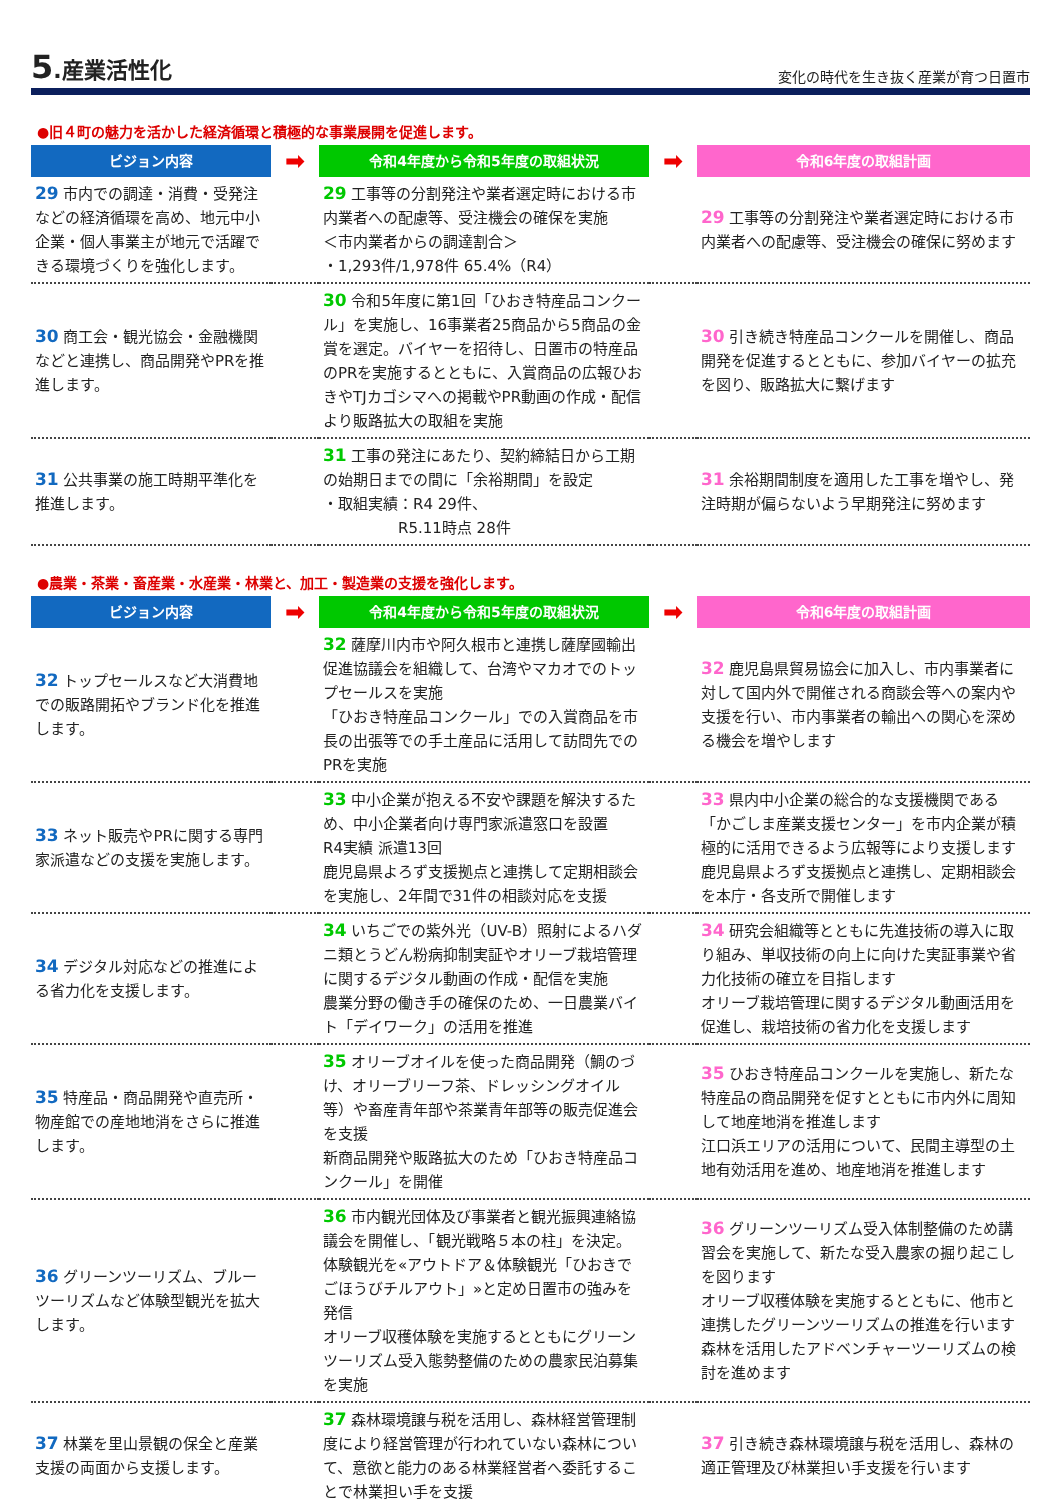5.産業活性化
変化の時代を生き抜く産業が育つ日置市
●旧４町の魅力を活かした経済循環と積極的な事業展開を促進します。
| ビジョン内容 | ➡ | 令和4年度から令和5年度の取組状況 | ➡ | 令和6年度の取組計画 |
| --- | --- | --- | --- | --- |
| 29 市内での調達・消費・受発注などの経済循環を高め、地元中小企業・個人事業主が地元で活躍できる環境づくりを強化します。 | | 29 工事等の分割発注や業者選定時における市内業者への配慮等、受注機会の確保を実施 ＜市内業者からの調達割合＞ ・1,293件/1,978件 65.4%（R4） | | 29 工事等の分割発注や業者選定時における市内業者への配慮等、受注機会の確保に努めます |
| 30 商工会・観光協会・金融機関などと連携し、商品開発やPRを推進します。 | | 30 令和5年度に第1回「ひおき特産品コンクール」を実施し、16事業者25商品から5商品の金賞を選定。バイヤーを招待し、日置市の特産品のPRを実施するとともに、入賞商品の広報ひおきやTJカゴシマへの掲載やPR動画の作成・配信より販路拡大の取組を実施 | | 30 引き続き特産品コンクールを開催し、商品開発を促進するとともに、参加バイヤーの拡充を図り、販路拡大に繋げます |
| 31 公共事業の施工時期平準化を推進します。 | | 31 工事の発注にあたり、契約締結日から工期の始期日までの間に「余裕期間」を設定 ・取組実績：R4 29件、 R5.11時点 28件 | | 31 余裕期間制度を適用した工事を増やし、発注時期が偏らないよう早期発注に努めます |
●農業・茶業・畜産業・水産業・林業と、加工・製造業の支援を強化します。
| ビジョン内容 | ➡ | 令和4年度から令和5年度の取組状況 | ➡ | 令和6年度の取組計画 |
| --- | --- | --- | --- | --- |
| 32 トップセールスなど大消費地での販路開拓やブランド化を推進します。 | | 32 薩摩川内市や阿久根市と連携し薩摩國輸出促進協議会を組織して、台湾やマカオでのトップセールスを実施 「ひおき特産品コンクール」での入賞商品を市長の出張等での手土産品に活用して訪問先でのPRを実施 | | 32 鹿児島県貿易協会に加入し、市内事業者に対して国内外で開催される商談会等への案内や支援を行い、市内事業者の輸出への関心を深める機会を増やします |
| 33 ネット販売やPRに関する専門家派遣などの支援を実施します。 | | 33 中小企業が抱える不安や課題を解決するため、中小企業者向け専門家派遣窓口を設置 R4実績 派遣13回 鹿児島県よろず支援拠点と連携して定期相談会を実施し、2年間で31件の相談対応を支援 | | 33 県内中小企業の総合的な支援機関である「かごしま産業支援センター」を市内企業が積極的に活用できるよう広報等により支援します 鹿児島県よろず支援拠点と連携し、定期相談会を本庁・各支所で開催します |
| 34 デジタル対応などの推進による省力化を支援します。 | | 34 いちごでの紫外光（UV-B）照射によるハダニ類とうどん粉病抑制実証やオリーブ栽培管理に関するデジタル動画の作成・配信を実施 農業分野の働き手の確保のため、一日農業バイト「デイワーク」の活用を推進 | | 34 研究会組織等とともに先進技術の導入に取り組み、単収技術の向上に向けた実証事業や省力化技術の確立を目指します オリーブ栽培管理に関するデジタル動画活用を促進し、栽培技術の省力化を支援します |
| 35 特産品・商品開発や直売所・物産館での産地地消をさらに推進します。 | | 35 オリーブオイルを使った商品開発（鯛のづけ、オリーブリーフ茶、ドレッシングオイル等）や畜産青年部や茶業青年部等の販売促進会を支援 新商品開発や販路拡大のため「ひおき特産品コンクール」を開催 | | 35 ひおき特産品コンクールを実施し、新たな特産品の商品開発を促すとともに市内外に周知して地産地消を推進します 江口浜エリアの活用について、民間主導型の土地有効活用を進め、地産地消を推進します |
| 36 グリーンツーリズム、ブルーツーリズムなど体験型観光を拡大します。 | | 36 市内観光団体及び事業者と観光振興連絡協議会を開催し、「観光戦略５本の柱」を決定。体験観光を«アウトドア＆体験観光「ひおきでごほうびチルアウト」»と定め日置市の強みを発信 オリーブ収穫体験を実施するとともにグリーンツーリズム受入態勢整備のための農家民泊募集を実施 | | 36 グリーンツーリズム受入体制整備のため講習会を実施して、新たな受入農家の掘り起こしを図ります オリーブ収穫体験を実施するとともに、他市と連携したグリーンツーリズムの推進を行います 森林を活用したアドベンチャーツーリズムの検討を進めます |
| 37 林業を里山景観の保全と産業支援の両面から支援します。 | | 37 森林環境譲与税を活用し、森林経営管理制度により経営管理が行われていない森林について、意欲と能力のある林業経営者へ委託することで林業担い手を支援 | | 37 引き続き森林環境譲与税を活用し、森林の適正管理及び林業担い手支援を行います |